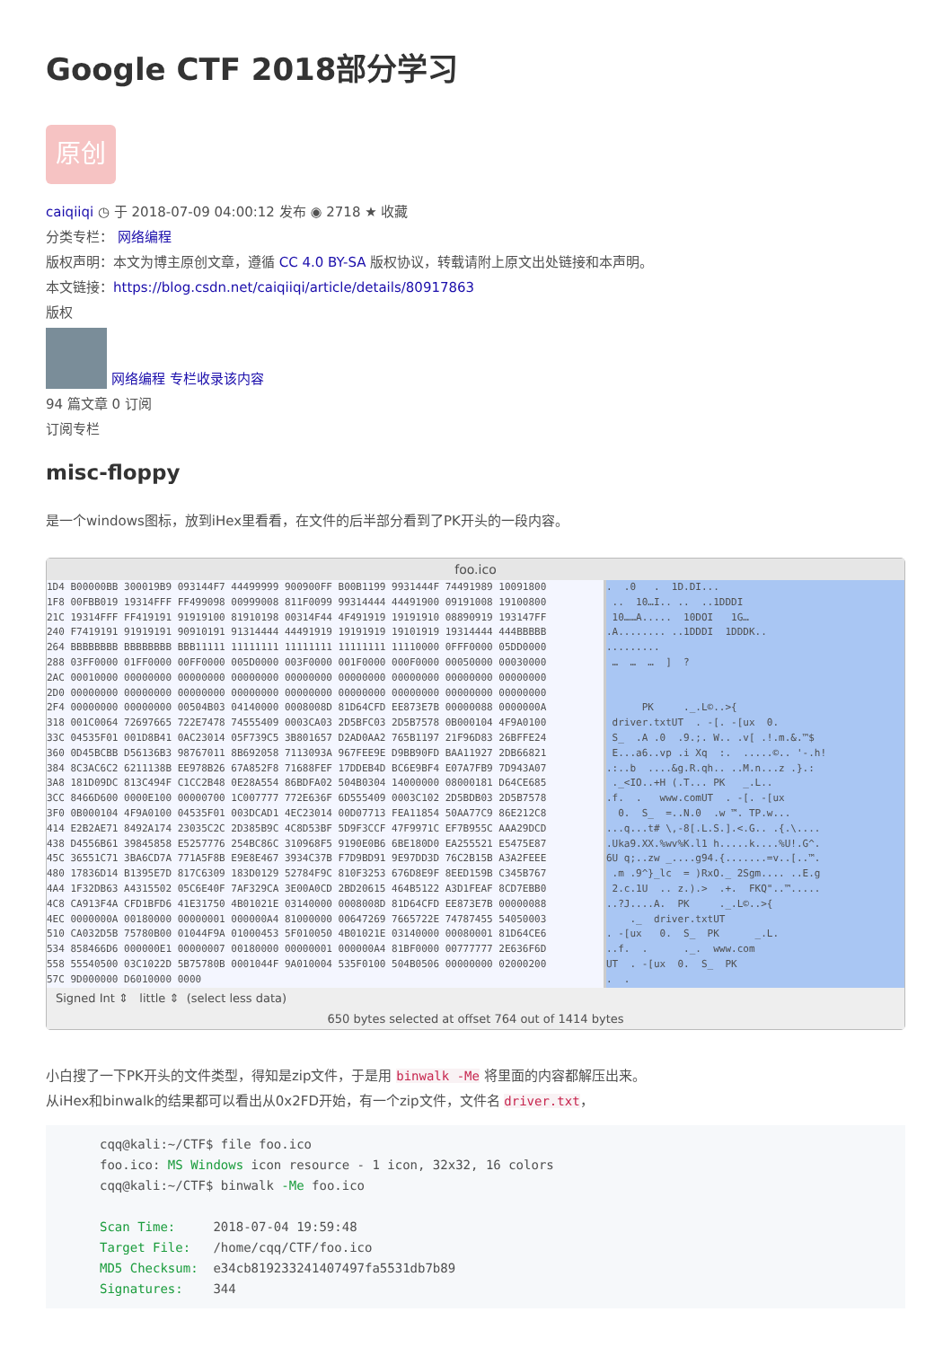Google CTF 2018部分学习
原创
caiqiiqi ◷ 于 2018-07-09 04:00:12 发布 ◉ 2718 ★ 收藏
分类专栏： 网络编程
版权声明：本文为博主原创文章，遵循 CC 4.0 BY-SA 版权协议，转载请附上原文出处链接和本声明。
本文链接：https://blog.csdn.net/caiqiiqi/article/details/80917863
版权
网络编程 专栏收录该内容
94 篇文章 0 订阅
订阅专栏
misc-floppy
是一个windows图标，放到iHex里看看，在文件的后半部分看到了PK开头的一段内容。
foo.ico
1D4 B00000BB 300019B9 093144F7 44499999 900900FF B00B1199 9931444F 74491989 10091800 1F8 00FBB019 19314FFF FF499098 00999008 811F0099 99314444 44491900 09191008 19100800 21C 19314FFF FF419191 91919100 81910198 00314F44 4F491919 19191910 08890919 193147FF 240 F7419191 91919191 90910191 91314444 44491919 19191919 19101919 19314444 444BBBBB 264 BBBBBBBB BBBBBBBB BBB11111 11111111 11111111 11111111 11110000 0FFF0000 05DD0000 288 03FF0000 01FF0000 00FF0000 005D0000 003F0000 001F0000 000F0000 00050000 00030000 2AC 00010000 00000000 00000000 00000000 00000000 00000000 00000000 00000000 00000000 2D0 00000000 00000000 00000000 00000000 00000000 00000000 00000000 00000000 00000000 2F4 00000000 00000000 00504B03 04140000 0008008D 81D64CFD EE873E7B 00000088 0000000A 318 001C0064 72697665 722E7478 74555409 0003CA03 2D5BFC03 2D5B7578 0B000104 4F9A0100 33C 04535F01 001D8B41 0AC23014 05F739C5 3B801657 D2AD0AA2 765B1197 21F96D83 26BFFE24 360 0D45BCBB D56136B3 98767011 8B692058 7113093A 967FEE9E D9BB90FD BAA11927 2DB66821 384 8C3AC6C2 6211138B EE978B26 67A852F8 71688FEF 17DDEB4D BC6E9BF4 E07A7FB9 7D943A07 3A8 181D09DC 813C494F C1CC2B48 0E28A554 86BDFA02 504B0304 14000000 08000181 D64CE685 3CC 8466D600 0000E100 00000700 1C007777 772E636F 6D555409 0003C102 2D5BDB03 2D5B7578 3F0 0B000104 4F9A0100 04535F01 003DCAD1 4EC23014 00D07713 FEA11854 50AA77C9 86E212C8 414 E2B2AE71 8492A174 23035C2C 2D385B9C 4C8D53BF 5D9F3CCF 47F9971C EF7B955C AAA29DCD 438 D4556B61 39845858 E5257776 254BC86C 310968F5 9190E0B6 6BE180D0 EA255521 E5475E87 45C 36551C71 3BA6CD7A 771A5F8B E9E8E467 3934C37B F7D9BD91 9E97DD3D 76C2B15B A3A2FEEE 480 17836D14 B1395E7D 817C6309 183D0129 52784F9C 810F3253 676D8E9F 8EED159B C345B767 4A4 1F32DB63 A4315502 05C6E40F 7AF329CA 3E00A0CD 2BD20615 464B5122 A3D1FEAF 8CD7EBB0 4C8 CA913F4A CFD1BFD6 41E31750 4B01021E 03140000 0008008D 81D64CFD EE873E7B 00000088 4EC 0000000A 00180000 00000001 000000A4 81000000 00647269 7665722E 74787455 54050003 510 CA032D5B 75780B00 01044F9A 01000453 5F010050 4B01021E 03140000 00080001 81D64CE6 534 858466D6 000000E1 00000007 00180000 00000001 000000A4 81BF0000 00777777 2E636F6D 558 55540500 03C1022D 5B75780B 0001044F 9A010004 535F0100 504B0506 00000000 02000200 57C 9D000000 D6010000 0000
. .0 . 1D.DI... .. 10…I.. .. ..1DDDI 10……A..... 10DOI 1G… .A........ ..1DDDI 1DDDK.. ......... … … … ] ? PK ._.L©..>{ driver.txtUT . -[. -[ux 0. S_ .A .0 .9.;. W.. .v[ .!.m.&.™$ E...a6..vp .i Xq :. .....©.. '-.h! .:..b ....&g.R.qh.. ..M.n...z .}.: ._<IO..+H (.T... PK _.L.. .f. . www.comUT . -[. -[ux 0. S_ =..N.0 .w ™. TP.w... ...q...t# \,-8[.L.S.].<.G.. .{.\.... .Uka9.XX.%wv%K.l1 h.....k....%U!.G^. 6U q;..zw _....g94.{.......=v..[..™. .m .9^}_lc = )RxO._ 2Sgm.... ..E.g 2.c.1U .. z.).> .+. FKQ"..™..... ..?J....A. PK ._.L©..>{ ._ driver.txtUT . -[ux 0. S_ PK _.L. ..f. . ._. www.com UT . -[ux 0. S_ PK . .
Signed Int ⇕ little ⇕ (select less data)
650 bytes selected at offset 764 out of 1414 bytes
小白搜了一下PK开头的文件类型，得知是zip文件，于是用 binwalk -Me 将里面的内容都解压出来。
从iHex和binwalk的结果都可以看出从0x2FD开始，有一个zip文件，文件名 driver.txt，
cqq@kali:~/CTF$ file foo.ico
foo.ico: MS Windows icon resource - 1 icon, 32x32, 16 colors
cqq@kali:~/CTF$ binwalk -Me foo.ico

Scan Time:     2018-07-04 19:59:48
Target File:   /home/cqq/CTF/foo.ico
MD5 Checksum:  e34cb819233241407497fa5531db7b89
Signatures:    344